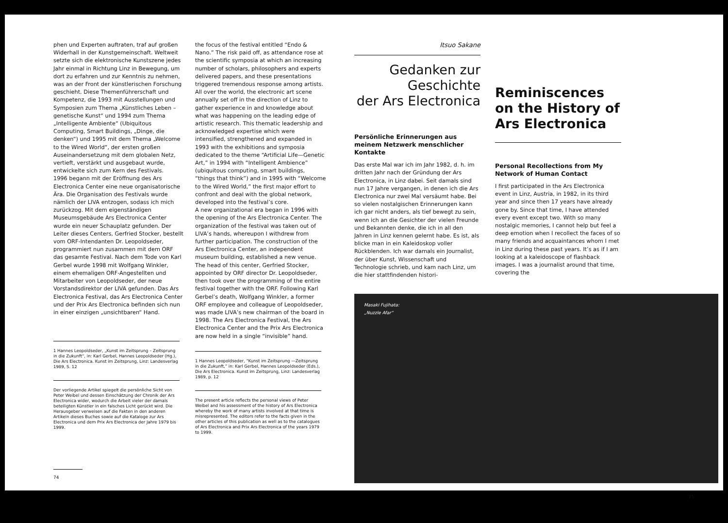phen und Experten auftraten, traf auf großen Widerhall in der Kunstgemeinschaft. Weltweit setzte sich die elektronische Kunstszene jedes Jahr einmal in Richtung Linz in Bewegung, um dort zu erfahren und zur Kenntnis zu nehmen, was an der Front der künstlerischen Forschung geschieht. Diese Themenführerschaft und Kompetenz, die 1993 mit Ausstellungen und Symposien zum Thema „Künstliches Leben – genetische Kunst“ und 1994 zum Thema „Intelligente Ambiente“ (Ubiquitous Computing, Smart Buildings, „Dinge, die denken“) und 1995 mit dem Thema „Welcome to the Wired World“, der ersten großen Auseinandersetzung mit dem globalen Netz, vertieft, verstärkt und ausgebaut wurde, entwickelte sich zum Kern des Festivals.
1996 begann mit der Eröffnung des Ars Electronica Center eine neue organisatorische Ära. Die Organisation des Festivals wurde nämlich der LIVA entzogen, sodass ich mich zurückzog. Mit dem eigenständigen Museumsgebäude Ars Electronica Center wurde ein neuer Schauplatz gefunden. Der Leiter dieses Centers, Gerfried Stocker, bestellt vom ORF-Intendanten Dr. Leopoldseder, programmiert nun zusammen mit dem ORF das gesamte Festival. Nach dem Tode von Karl Gerbel wurde 1998 mit Wolfgang Winkler, einem ehemaligen ORF-Angestellten und Mitarbeiter von Leopoldseder, der neue Vorstandsdirektor der LIVA gefunden. Das Ars Electronica Festival, das Ars Electronica Center und der Prix Ars Electronica befinden sich nun in einer einzigen „unsichtbaren“ Hand.
1 Hannes Leopoldseder, „Kunst im Zeitsprung – Zeitsprung in die Zukunft“, in: Karl Gerbel, Hannes Leopoldseder (Hg.), Die Ars Electronica. Kunst im Zeitsprung, Linz: Landesverlag 1989, S. 12
Der vorliegende Artikel spiegelt die persönliche Sicht von Peter Weibel und dessen Einschätzung der Chronik der Ars Electronica wider, wodurch die Arbeit vieler der damals beteiligten Künstler in ein falsches Licht gerückt wird. Die Herausgeber verweisen auf die Fakten in den anderen Artikeln dieses Buches sowie auf die Kataloge zur Ars Electronica und dem Prix Ars Electronica der Jahre 1979 bis 1999.
74
the focus of the festival entitled “Endo & Nano.” The risk paid off, as attendance rose at the scientific symposia at which an increasing number of scholars, philosophers and experts delivered papers, and these presentations triggered tremendous response among artists. All over the world, the electronic art scene annually set off in the direction of Linz to gather experience in and knowledge about what was happening on the leading edge of artistic research. This thematic leadership and acknowledged expertise which were intensified, strengthened and expanded in 1993 with the exhibitions and symposia dedicated to the theme “Artificial Life—Genetic Art,” in 1994 with “Intelligent Ambience” (ubiquitous computing, smart buildings, “things that think”) and in 1995 with “Welcome to the Wired World,” the first major effort to confront and deal with the global network, developed into the festival’s core.
A new organizational era began in 1996 with the opening of the Ars Electronica Center. The organization of the festival was taken out of LIVA’s hands, whereupon I withdrew from further participation. The construction of the Ars Electronica Center, an independent museum building, established a new venue. The head of this center, Gerfried Stocker, appointed by ORF director Dr. Leopoldseder, then took over the programming of the entire festival together with the ORF. Following Karl Gerbel’s death, Wolfgang Winkler, a former ORF employee and colleague of Leopoldseder, was made LIVA’s new chairman of the board in 1998. The Ars Electronica Festival, the Ars Electronica Center and the Prix Ars Electronica are now held in a single “invisible” hand.
1 Hannes Leopoldseder, “Kunst im Zeitsprung —Zeitsprung in die Zukunft,” in: Karl Gerbel, Hannes Leopoldseder (Eds.), Die Ars Electronica. Kunst im Zeitsprung, Linz: Landesverlag 1989, p. 12
The present article reflects the personal views of Peter Weibel and his assessment of the history of Ars Electronica whereby the work of many artists involved at that time is misrepresented. The editors refer to the facts given in the other articles of this publication as well as to the catalogues of Ars Electronica and Prix Ars Electronica of the years 1979 to 1999.
Itsuo Sakane
Gedanken zur
Geschichte
der Ars Electronica
Persönliche Erinnerungen aus meinem Netzwerk menschlicher Kontakte
Das erste Mal war ich im Jahr 1982, d. h. im dritten Jahr nach der Gründung der Ars Electronica, in Linz dabei. Seit damals sind nun 17 Jahre vergangen, in denen ich die Ars Electronica nur zwei Mal versäumt habe. Bei so vielen nostalgischen Erinnerungen kann ich gar nicht anders, als tief bewegt zu sein, wenn ich an die Gesichter der vielen Freunde und Bekannten denke, die ich in all den Jahren in Linz kennen gelernt habe. Es ist, als blicke man in ein Kaleidoskop voller Rückblenden. Ich war damals ein Journalist, der über Kunst, Wissenschaft und Technologie schrieb, und kam nach Linz, um die hier stattfindenden histori-
Reminiscences on the History of Ars Electronica
Personal Recollections from My Network of Human Contact
I first participated in the Ars Electronica event in Linz, Austria, in 1982, in its third year and since then 17 years have already gone by. Since that time, I have attended every event except two. With so many nostalgic memories, I cannot help but feel a deep emotion when I recollect the faces of so many friends and acquaintances whom I met in Linz during these past years. It’s as if I am looking at a kaleidoscope of flashback images. I was a journalist around that time, covering the
Masaki Fujihata:
„Nuzzle Afar“
75